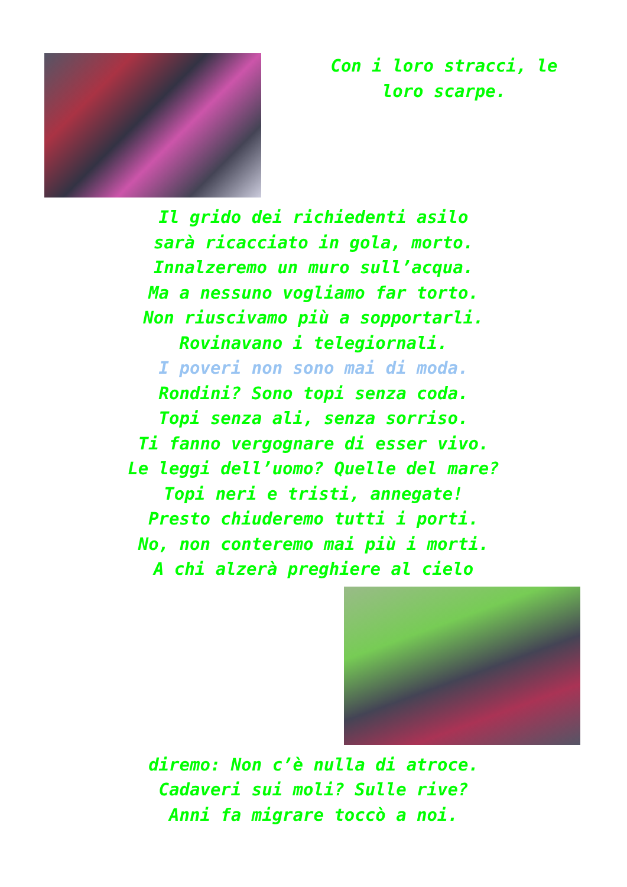Con i loro stracci, le
loro scarpe.
Il grido dei richiedenti asilo
sarà ricacciato in gola, morto.
Innalzeremo un muro sull’acqua.
Ma a nessuno vogliamo far torto.
Non riuscivamo più a sopportarli.
Rovinavano i telegiornali.
I poveri non sono mai di moda.
Rondini? Sono topi senza coda.
Topi senza ali, senza sorriso.
Ti fanno vergognare di esser vivo.
Le leggi dell’uomo? Quelle del mare?
Topi neri e tristi, annegate!
Presto chiuderemo tutti i porti.
No, non conteremo mai più i morti.
A chi alzerà preghiere al cielo
diremo: Non c’è nulla di atroce.
Cadaveri sui moli? Sulle rive?
Anni fa migrare toccò a noi.